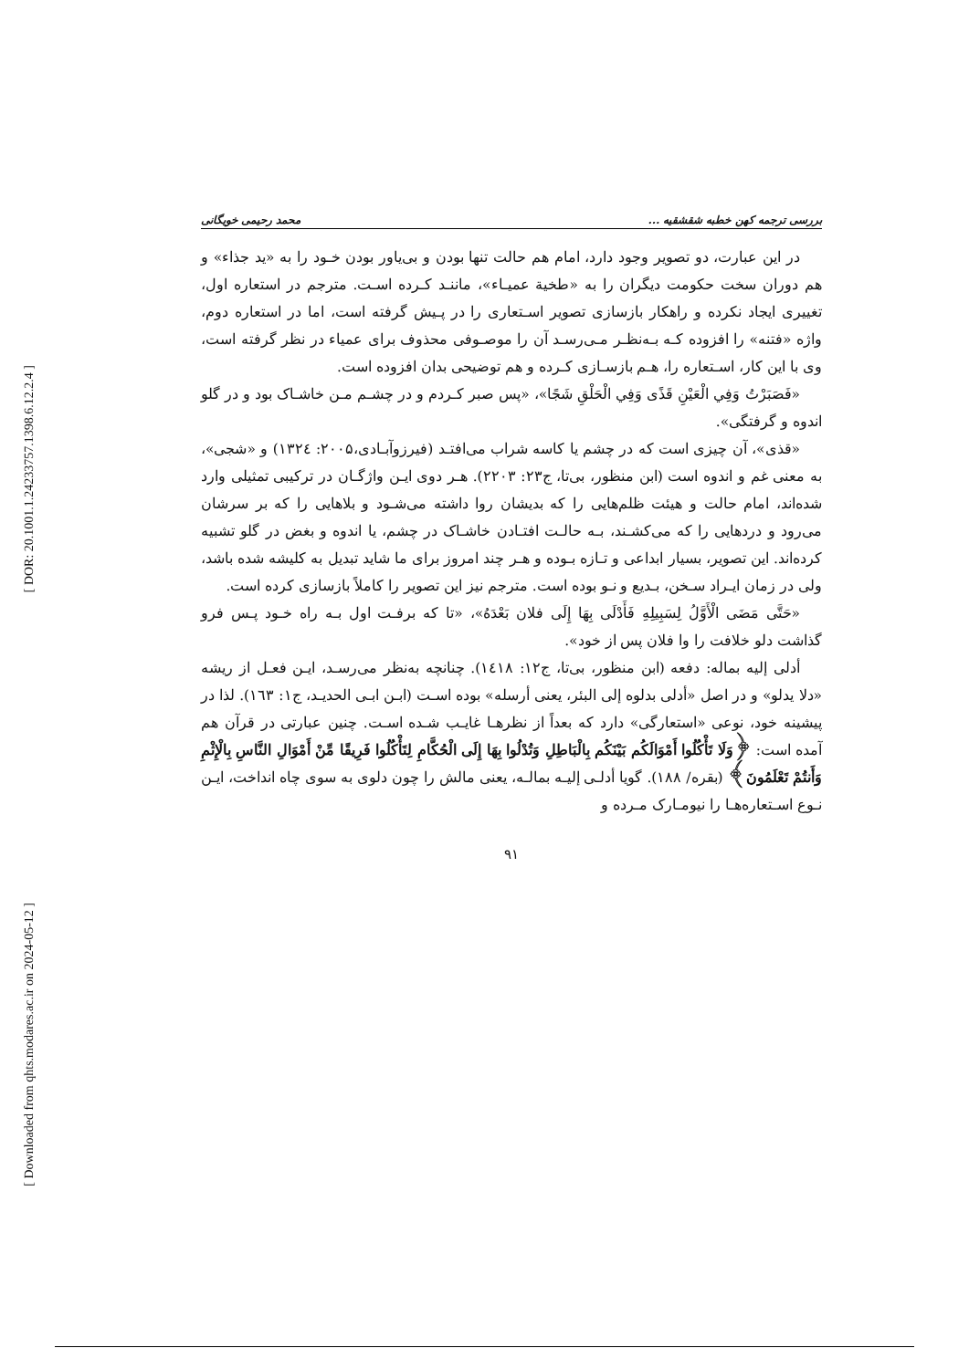[ DOR: 20.1001.1.24233757.1398.6.12.2.4 ]
[ Downloaded from qhts.modares.ac.ir on 2024-05-12 ]
بررسی ترجمه کهن خطبه شقشقیه ... محمد رحیمی خویگانی
در این عبارت، دو تصویر وجود دارد، امام هم حالت تنها بودن و بی‌یاور بودن خـود را به «ید جذاء» و هم دوران سخت حکومت دیگران را به «طخیة عمیـاء»، ماننـد کـرده اسـت. مترجم در استعاره اول، تغییری ایجاد نکرده و راهکار بازسازی تصویر اسـتعاری را در پـیش گرفته است، اما در استعاره دوم، واژه «فتنه» را افزوده کـه بـه‌نظـر مـی‌رسـد آن را موصـوفی محذوف برای عمیاء در نظر گرفته است، وی با این کار، اسـتعاره را، هـم بازسـازی کـرده و هم توضیحی بدان افزوده است.
«فَصَبَرْتُ وَفِي الْعَيْنِ قَذًى وَفِي الْحَلْقِ شَجًا»، «پس صبر کـردم و در چشـم مـن خاشـاک بود و در گلو اندوه و گرفتگی».
«قذی»، آن چیزی است که در چشم یا کاسه شراب می‌افتـد (فیرزوآبـادی،۲۰۰۵: ۱۳۲٤) و «شجی»، به معنی غم و اندوه است (ابن منظور، بی‌تا، ج۲۳: ۲۲۰۳). هـر دوی ایـن واژگـان در ترکیبی تمثیلی وارد شده‌اند، امام حالت و هیئت ظلم‌هایی را که بدیشان روا داشته می‌شـود و بلاهایی را که بر سرشان می‌رود و دردهایی را که می‌کشـند، بـه حالـت افتـادن خاشـاک در چشم، یا اندوه و بغض در گلو تشبیه کرده‌اند. این تصویر، بسیار ابداعی و تـازه بـوده و هـر چند امروز برای ما شاید تبدیل به کلیشه شده باشد، ولی در زمان ایـراد سـخن، بـدیع و نـو بوده است. مترجم نیز این تصویر را کاملاً بازسازی کرده است.
«حَتَّى مَضَى الْأَوَّلُ لِسَبِيلِهِ فَأَدْلَى بِهَا إِلَى فلان بَعْدَهُ»، «تا که برفـت اول بـه راه خـود پـس فرو گذاشت دلو خلافت را وا فلان پس از خود».
أدلی إلیه بماله: دفعه (ابن منظور، بی‌تا، ج۱۲: ۱٤۱۸). چنانچه به‌نظر می‌رسـد، ایـن فعـل از ریشه «دلا یدلو» و در اصل «أدلی بدلوه إلی البئر، یعنی أرسله» بوده اسـت (ابـن ابـی الحدیـد، ج۱: ۱٦۳). لذا در پیشینه خود، نوعی «استعارگی» دارد که بعداً از نظرهـا غایـب شـده اسـت. چنین عبارتی در قرآن هم آمده است: ﴿وَلَا تَأْكُلُوا أَمْوَالَكُم بَيْنَكُم بِالْبَاطِلِ وَتُدْلُوا بِهَا إِلَى الْحُكَّامِ لِتَأْكُلُوا فَرِيقًا مِّنْ أَمْوَالِ النَّاسِ بِالْإِثْمِ وَأَنتُمْ تَعْلَمُونَ﴾ (بقره/ ۱۸۸). گویا أدلـی إلیـه بمالـه، یعنی مالش را چون دلوی به سوی چاه انداخت، ایـن نـوع اسـتعاره‌هـا را نیومـارک مـرده و
۹۱